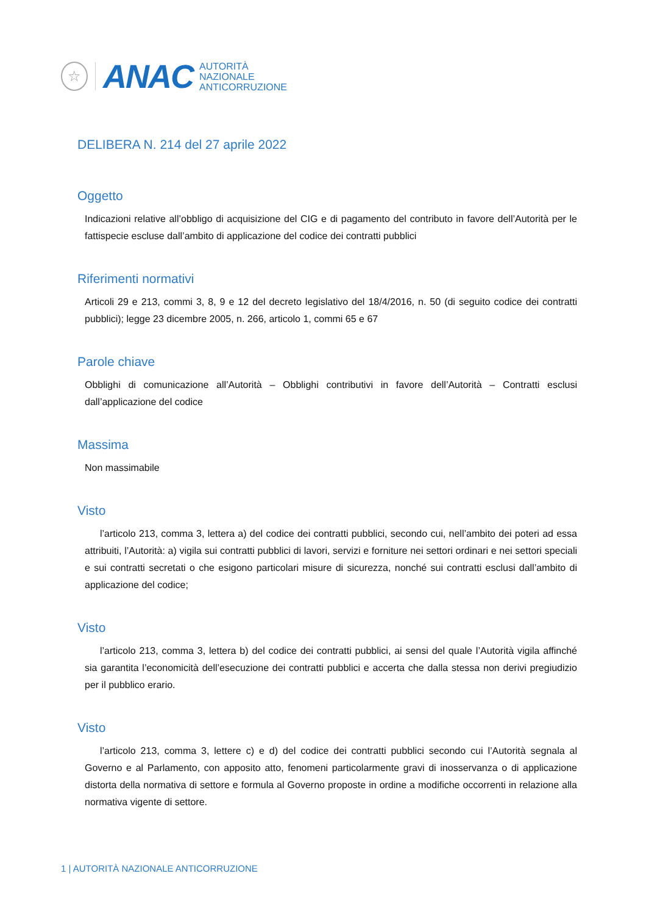☆
ANAC
AUTORITÀ
NAZIONALE
ANTICORRUZIONE
DELIBERA N. 214 del 27 aprile 2022
Oggetto
Indicazioni relative all’obbligo di acquisizione del CIG e di pagamento del contributo in favore dell’Autorità per le fattispecie escluse dall’ambito di applicazione del codice dei contratti pubblici
Riferimenti normativi
Articoli 29 e 213, commi 3, 8, 9 e 12 del decreto legislativo del 18/4/2016, n. 50 (di seguito codice dei contratti pubblici); legge 23 dicembre 2005, n. 266, articolo 1, commi 65 e 67
Parole chiave
Obblighi di comunicazione all’Autorità – Obblighi contributivi in favore dell’Autorità – Contratti esclusi dall’applicazione del codice
Massima
Non massimabile
Visto
l’articolo 213, comma 3, lettera a) del codice dei contratti pubblici, secondo cui, nell’ambito dei poteri ad essa attribuiti, l’Autorità: a) vigila sui contratti pubblici di lavori, servizi e forniture nei settori ordinari e nei settori speciali e sui contratti secretati o che esigono particolari misure di sicurezza, nonché sui contratti esclusi dall’ambito di applicazione del codice;
Visto
l’articolo 213, comma 3, lettera b) del codice dei contratti pubblici, ai sensi del quale l’Autorità vigila affinché sia garantita l’economicità dell’esecuzione dei contratti pubblici e accerta che dalla stessa non derivi pregiudizio per il pubblico erario.
Visto
l’articolo 213, comma 3, lettere c) e d) del codice dei contratti pubblici secondo cui l’Autorità segnala al Governo e al Parlamento, con apposito atto, fenomeni particolarmente gravi di inosservanza o di applicazione distorta della normativa di settore e formula al Governo proposte in ordine a modifiche occorrenti in relazione alla normativa vigente di settore.
1 | AUTORITÀ NAZIONALE ANTICORRUZIONE